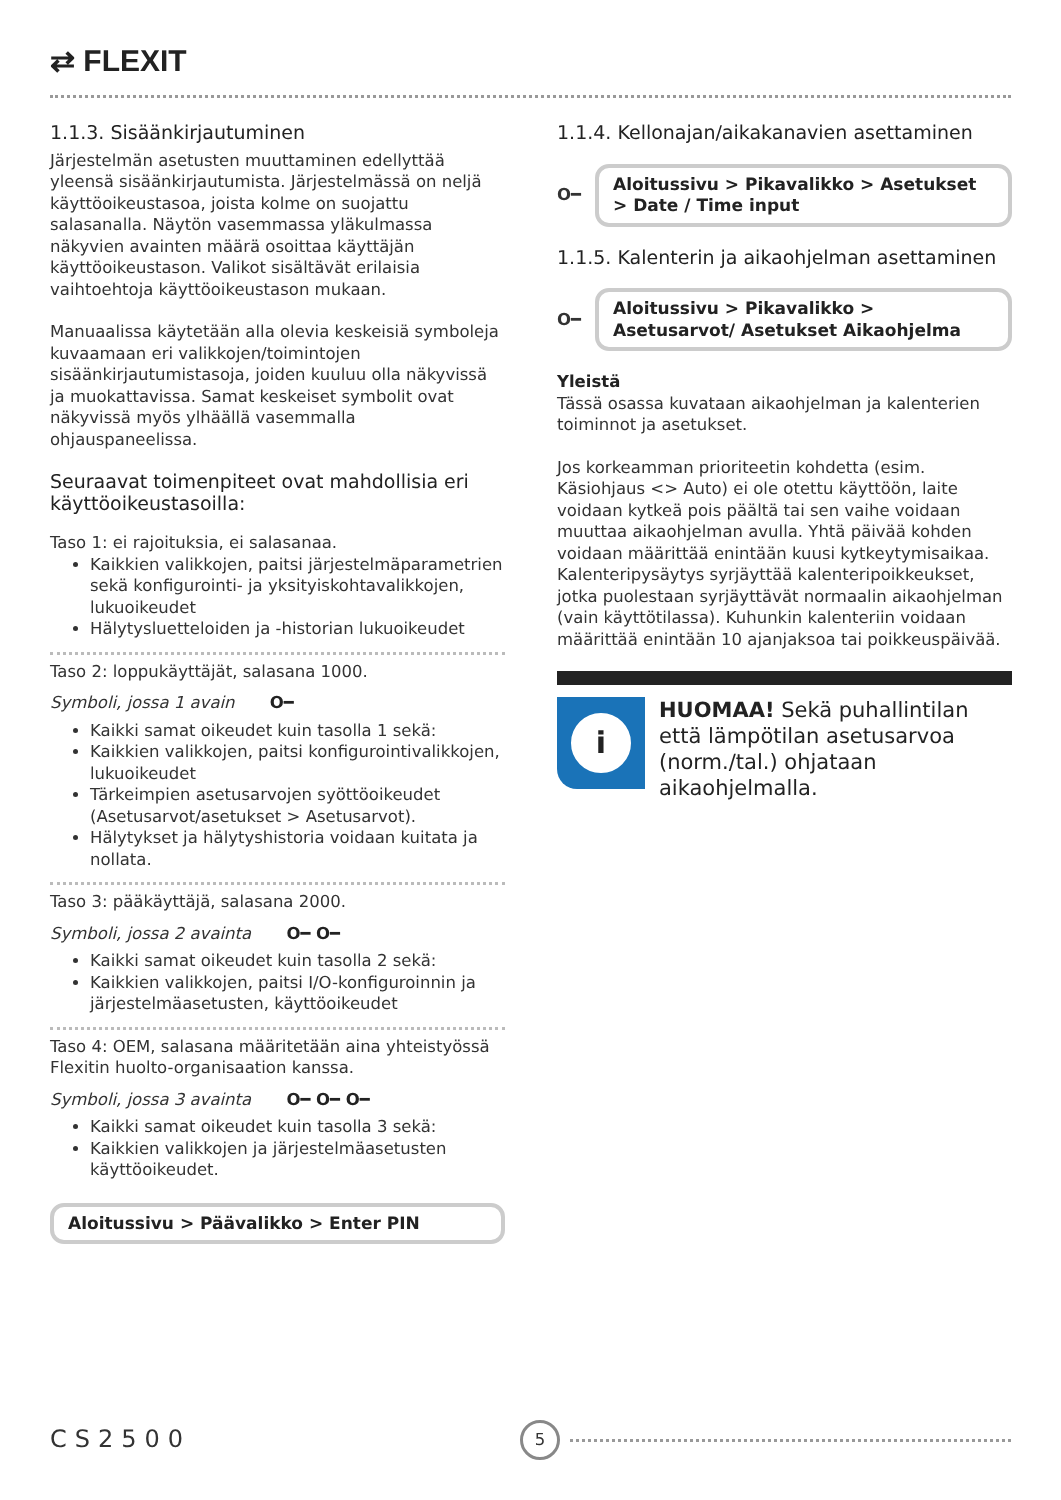⇄ FLEXIT
1.1.3. Sisäänkirjautuminen
Järjestelmän asetusten muuttaminen edellyttää yleensä sisäänkirjautumista. Järjestelmässä on neljä käyttöoikeustasoa, joista kolme on suojattu salasanalla. Näytön vasemmassa yläkulmassa näkyvien avainten määrä osoittaa käyttäjän käyttöoikeustason. Valikot sisältävät erilaisia vaihtoehtoja käyttöoikeustason mukaan.
Manuaalissa käytetään alla olevia keskeisiä symboleja kuvaamaan eri valikkojen/toimintojen sisäänkirjautumistasoja, joiden kuuluu olla näkyvissä ja muokattavissa. Samat keskeiset symbolit ovat näkyvissä myös ylhäällä vasemmalla ohjauspaneelissa.
Seuraavat toimenpiteet ovat mahdollisia eri käyttöoikeustasoilla:
Taso 1: ei rajoituksia, ei salasanaa.
Kaikkien valikkojen, paitsi järjestelmäparametrien sekä konfigurointi- ja yksityiskohtavalikkojen, lukuoikeudet
Hälytysluetteloiden ja -historian lukuoikeudet
Taso 2: loppukäyttäjät, salasana 1000.
Symboli, jossa 1 avain O━
Kaikki samat oikeudet kuin tasolla 1 sekä:
Kaikkien valikkojen, paitsi konfigurointivalikkojen, lukuoikeudet
Tärkeimpien asetusarvojen syöttöoikeudet (Asetusarvot/asetukset > Asetusarvot).
Hälytykset ja hälytyshistoria voidaan kuitata ja nollata.
Taso 3: pääkäyttäjä, salasana 2000.
Symboli, jossa 2 avainta O━ O━
Kaikki samat oikeudet kuin tasolla 2 sekä:
Kaikkien valikkojen, paitsi I/O-konfiguroinnin ja järjestelmäasetusten, käyttöoikeudet
Taso 4: OEM, salasana määritetään aina yhteistyössä Flexitin huolto-organisaation kanssa.
Symboli, jossa 3 avainta O━ O━ O━
Kaikki samat oikeudet kuin tasolla 3 sekä:
Kaikkien valikkojen ja järjestelmäasetusten käyttöoikeudet.
Aloitussivu > Päävalikko > Enter PIN
1.1.4. Kellonajan/aikakanavien asettaminen
O━
Aloitussivu > Pikavalikko > Asetukset > Date / Time input
1.1.5. Kalenterin ja aikaohjelman asettaminen
O━
Aloitussivu > Pikavalikko > Asetusarvot/ Asetukset Aikaohjelma
Yleistä
Tässä osassa kuvataan aikaohjelman ja kalenterien toiminnot ja asetukset.
Jos korkeamman prioriteetin kohdetta (esim. Käsiohjaus <> Auto) ei ole otettu käyttöön, laite voidaan kytkeä pois päältä tai sen vaihe voidaan muuttaa aikaohjelman avulla. Yhtä päivää kohden voidaan määrittää enintään kuusi kytkeytymisaikaa.
Kalenteripysäytys syrjäyttää kalenteripoikkeukset, jotka puolestaan syrjäyttävät normaalin aikaohjelman (vain käyttötilassa). Kuhunkin kalenteriin voidaan määrittää enintään 10 ajanjaksoa tai poikkeuspäivää.
i
HUOMAA! Sekä puhallintilan että lämpötilan asetusarvoa (norm./tal.) ohjataan aikaohjelmalla.
CS2500 5